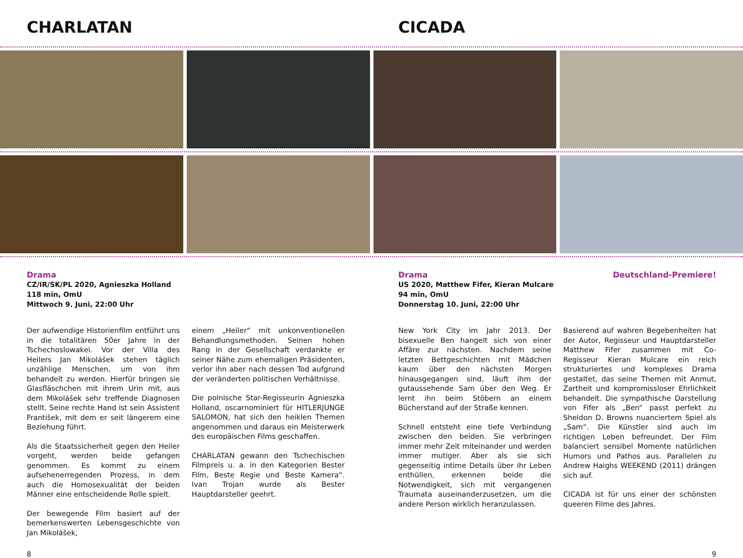CHARLATAN CICADA
Drama
CZ/IR/SK/PL 2020, Agnieszka Holland
118 min, OmU
Mittwoch 9. Juni, 22:00 Uhr
Der aufwendige Historienfilm entführt uns in die totalitären 50er Jahre in der Tschechoslowakei. Vor der Villa des Heilers Jan Mikolášek stehen täglich unzählige Menschen, um von ihm behandelt zu werden. Hierfür bringen sie Glasfläschchen mit ihrem Urin mit, aus dem Mikolášek sehr treffende Diagnosen stellt. Seine rechte Hand ist sein Assistent František, mit dem er seit längerem eine Beziehung führt.
Als die Staatssicherheit gegen den Heiler vorgeht, werden beide gefangen genommen. Es kommt zu einem aufsehenerregenden Prozess, in dem auch die Homosexualität der beiden Männer eine entscheidende Rolle spielt.
Der bewegende Film basiert auf der bemerkenswerten Lebensgeschichte von Jan Mikolášek,
einem „Heiler“ mit unkonventionellen Behandlungsmethoden. Seinen hohen Rang in der Gesellschaft verdankte er seiner Nähe zum ehemaligen Präsidenten, verlor ihn aber nach dessen Tod aufgrund der veränderten politischen Verhältnisse.
Die polnische Star-Regisseurin Agnieszka Holland, oscarnominiert für HITLERJUNGE SALOMON, hat sich den heiklen Themen angenommen und daraus ein Meisterwerk des europäischen Films geschaffen.
CHARLATAN gewann den Tschechischen Filmpreis u. a. in den Kategorien Bester Film, Beste Regie und Beste Kamera“. Ivan Trojan wurde als Bester Hauptdarsteller geehrt.
Drama Deutschland-Premiere!
US 2020, Matthew Fifer, Kieran Mulcare
94 min, OmU
Donnerstag 10. Juni, 22:00 Uhr
New York City im Jahr 2013. Der bisexuelle Ben hangelt sich von einer Affäre zur nächsten. Nachdem seine letzten Bettgeschichten mit Mädchen kaum über den nächsten Morgen hinausgegangen sind, läuft ihm der gutaussehende Sam über den Weg. Er lernt ihn beim Stöbern an einem Bücherstand auf der Straße kennen.
Schnell entsteht eine tiefe Verbindung zwischen den beiden. Sie verbringen immer mehr Zeit miteinander und werden immer mutiger. Aber als sie sich gegenseitig intime Details über ihr Leben enthüllen, erkennen beide die Notwendigkeit, sich mit vergangenen Traumata auseinanderzusetzen, um die andere Person wirklich heranzulassen.
Basierend auf wahren Begebenheiten hat der Autor, Regisseur und Hauptdarsteller Matthew Fifer zusammen mit Co-Regisseur Kieran Mulcare ein reich strukturiertes und komplexes Drama gestaltet, das seine Themen mit Anmut, Zartheit und kompromissloser Ehrlichkeit behandelt. Die sympathische Darstellung von Fifer als „Ben“ passt perfekt zu Sheldon D. Browns nuanciertem Spiel als „Sam“. Die Künstler sind auch im richtigen Leben befreundet. Der Film balanciert sensibel Momente natürlichen Humors und Pathos aus. Parallelen zu Andrew Haighs WEEKEND (2011) drängen sich auf.
CICADA ist für uns einer der schönsten queeren Filme des Jahres.
8 9